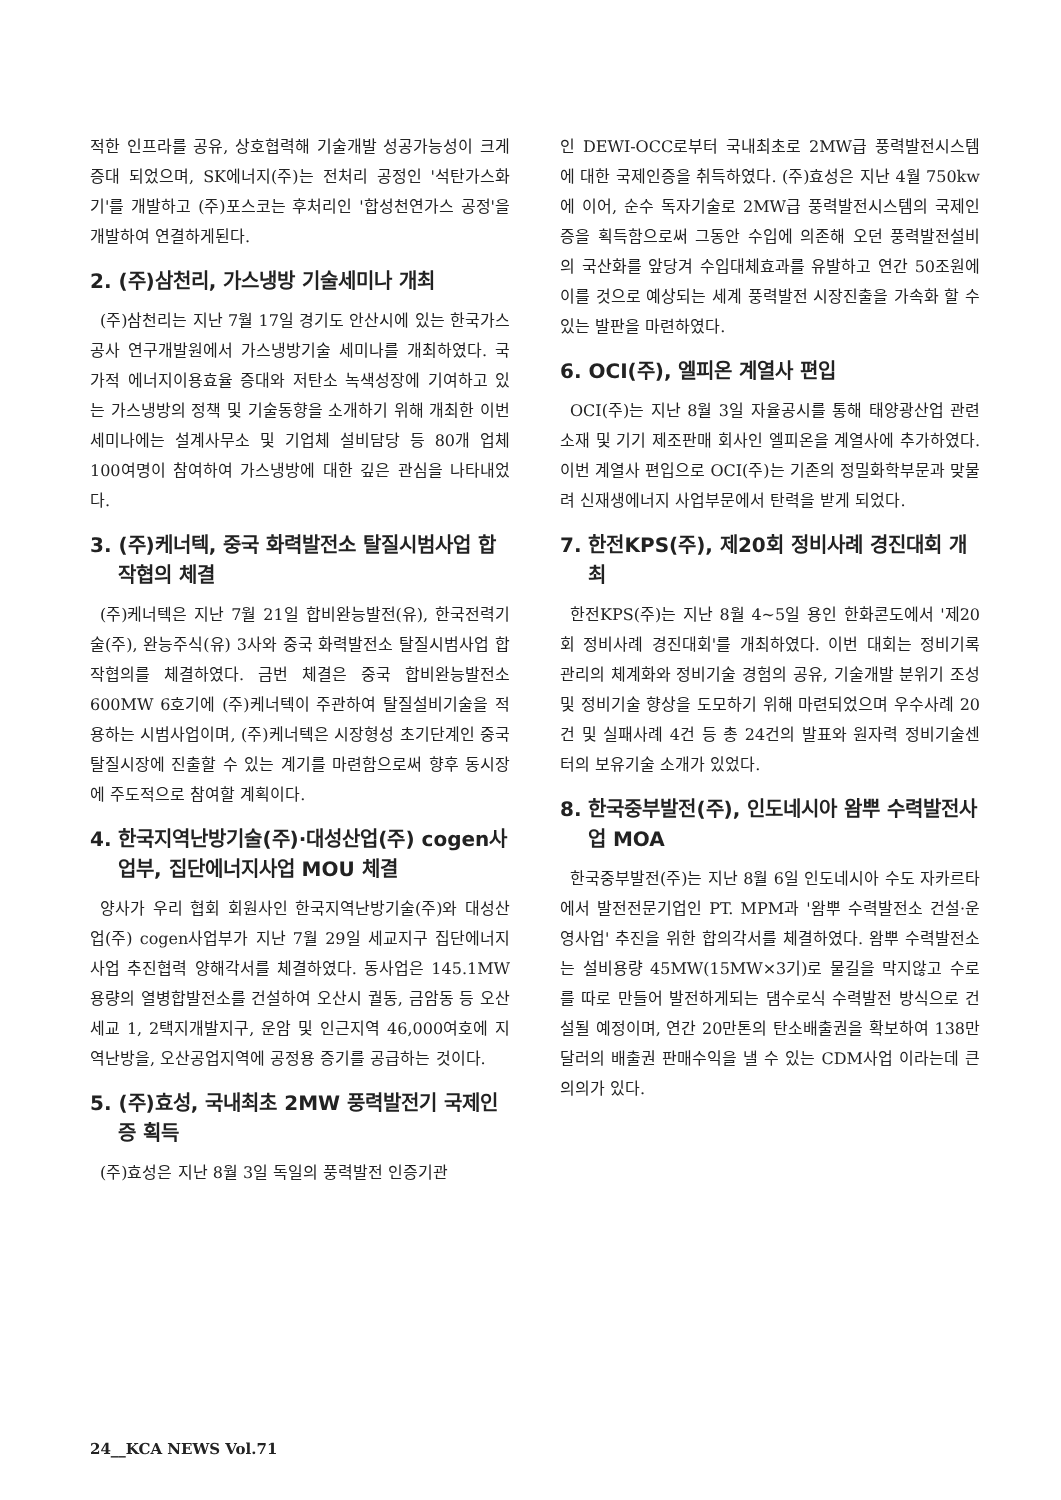적한 인프라를 공유, 상호협력해 기술개발 성공가능성이 크게 증대 되었으며, SK에너지(주)는 전처리 공정인 '석탄가스화기'를 개발하고 (주)포스코는 후처리인 '합성천연가스 공정'을 개발하여 연결하게된다.
2. (주)삼천리, 가스냉방 기술세미나 개최
(주)삼천리는 지난 7월 17일 경기도 안산시에 있는 한국가스공사 연구개발원에서 가스냉방기술 세미나를 개최하였다. 국가적 에너지이용효율 증대와 저탄소 녹색성장에 기여하고 있는 가스냉방의 정책 및 기술동향을 소개하기 위해 개최한 이번 세미나에는 설계사무소 및 기업체 설비담당 등 80개 업체 100여명이 참여하여 가스냉방에 대한 깊은 관심을 나타내었다.
3. (주)케너텍, 중국 화력발전소 탈질시범사업 합작협의 체결
(주)케너텍은 지난 7월 21일 합비완능발전(유), 한국전력기술(주), 완능주식(유) 3사와 중국 화력발전소 탈질시범사업 합작협의를 체결하였다. 금번 체결은 중국 합비완능발전소 600MW 6호기에 (주)케너텍이 주관하여 탈질설비기술을 적용하는 시범사업이며, (주)케너텍은 시장형성 초기단계인 중국탈질시장에 진출할 수 있는 계기를 마련함으로써 향후 동시장에 주도적으로 참여할 계획이다.
4. 한국지역난방기술(주)·대성산업(주) cogen사업부, 집단에너지사업 MOU 체결
양사가 우리 협회 회원사인 한국지역난방기술(주)와 대성산업(주) cogen사업부가 지난 7월 29일 세교지구 집단에너지사업 추진협력 양해각서를 체결하였다. 동사업은 145.1MW용량의 열병합발전소를 건설하여 오산시 궐동, 금암동 등 오산세교 1, 2택지개발지구, 운암 및 인근지역 46,000여호에 지역난방을, 오산공업지역에 공정용 증기를 공급하는 것이다.
5. (주)효성, 국내최초 2MW 풍력발전기 국제인증 획득
(주)효성은 지난 8월 3일 독일의 풍력발전 인증기관
인 DEWI-OCC로부터 국내최초로 2MW급 풍력발전시스템에 대한 국제인증을 취득하였다. (주)효성은 지난 4월 750kw에 이어, 순수 독자기술로 2MW급 풍력발전시스템의 국제인증을 획득함으로써 그동안 수입에 의존해 오던 풍력발전설비의 국산화를 앞당겨 수입대체효과를 유발하고 연간 50조원에 이를 것으로 예상되는 세계 풍력발전 시장진출을 가속화 할 수 있는 발판을 마련하였다.
6. OCI(주), 엘피온 계열사 편입
OCI(주)는 지난 8월 3일 자율공시를 통해 태양광산업 관련 소재 및 기기 제조판매 회사인 엘피온을 계열사에 추가하였다. 이번 계열사 편입으로 OCI(주)는 기존의 정밀화학부문과 맞물려 신재생에너지 사업부문에서 탄력을 받게 되었다.
7. 한전KPS(주), 제20회 정비사례 경진대회 개최
한전KPS(주)는 지난 8월 4~5일 용인 한화콘도에서 '제20회 정비사례 경진대회'를 개최하였다. 이번 대회는 정비기록 관리의 체계화와 정비기술 경험의 공유, 기술개발 분위기 조성 및 정비기술 향상을 도모하기 위해 마련되었으며 우수사례 20건 및 실패사례 4건 등 총 24건의 발표와 원자력 정비기술센터의 보유기술 소개가 있었다.
8. 한국중부발전(주), 인도네시아 왐뿌 수력발전사업 MOA
한국중부발전(주)는 지난 8월 6일 인도네시아 수도 자카르타에서 발전전문기업인 PT. MPM과 '왐뿌 수력발전소 건설·운영사업' 추진을 위한 합의각서를 체결하였다. 왐뿌 수력발전소는 설비용량 45MW(15MW×3기)로 물길을 막지않고 수로를 따로 만들어 발전하게되는 댐수로식 수력발전 방식으로 건설될 예정이며, 연간 20만톤의 탄소배출권을 확보하여 138만 달러의 배출권 판매수익을 낼 수 있는 CDM사업 이라는데 큰 의의가 있다.
24__KCA NEWS Vol.71